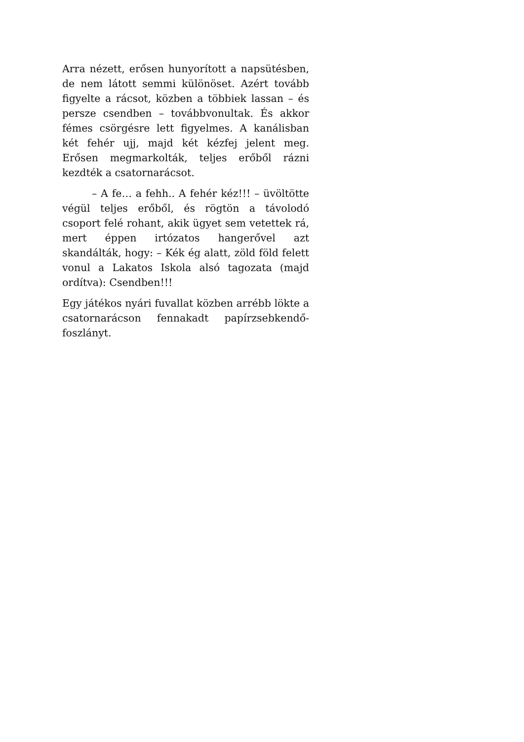Arra nézett, erősen hunyorított a napsütésben, de nem látott semmi különöset. Azért tovább figyelte a rácsot, közben a többiek lassan – és persze csendben – továbbvonultak. És akkor fémes csörgésre lett figyelmes. A kanálisban két fehér ujj, majd két kézfej jelent meg. Erősen megmarkolták, teljes erőből rázni kezdték a csatornarácsot.
– A fe… a fehh.. A fehér kéz!!! – üvöltötte végül teljes erőből, és rögtön a távolodó csoport felé rohant, akik ügyet sem vetettek rá, mert éppen irtózatos hangerővel azt skandálták, hogy: – Kék ég alatt, zöld föld felett vonul a Lakatos Iskola alsó tagozata (majd ordítva): Csendben!!!
Egy játékos nyári fuvallat közben arrébb lökte a csatornarácson fennakadt papírzsebkendő-foszlányt.